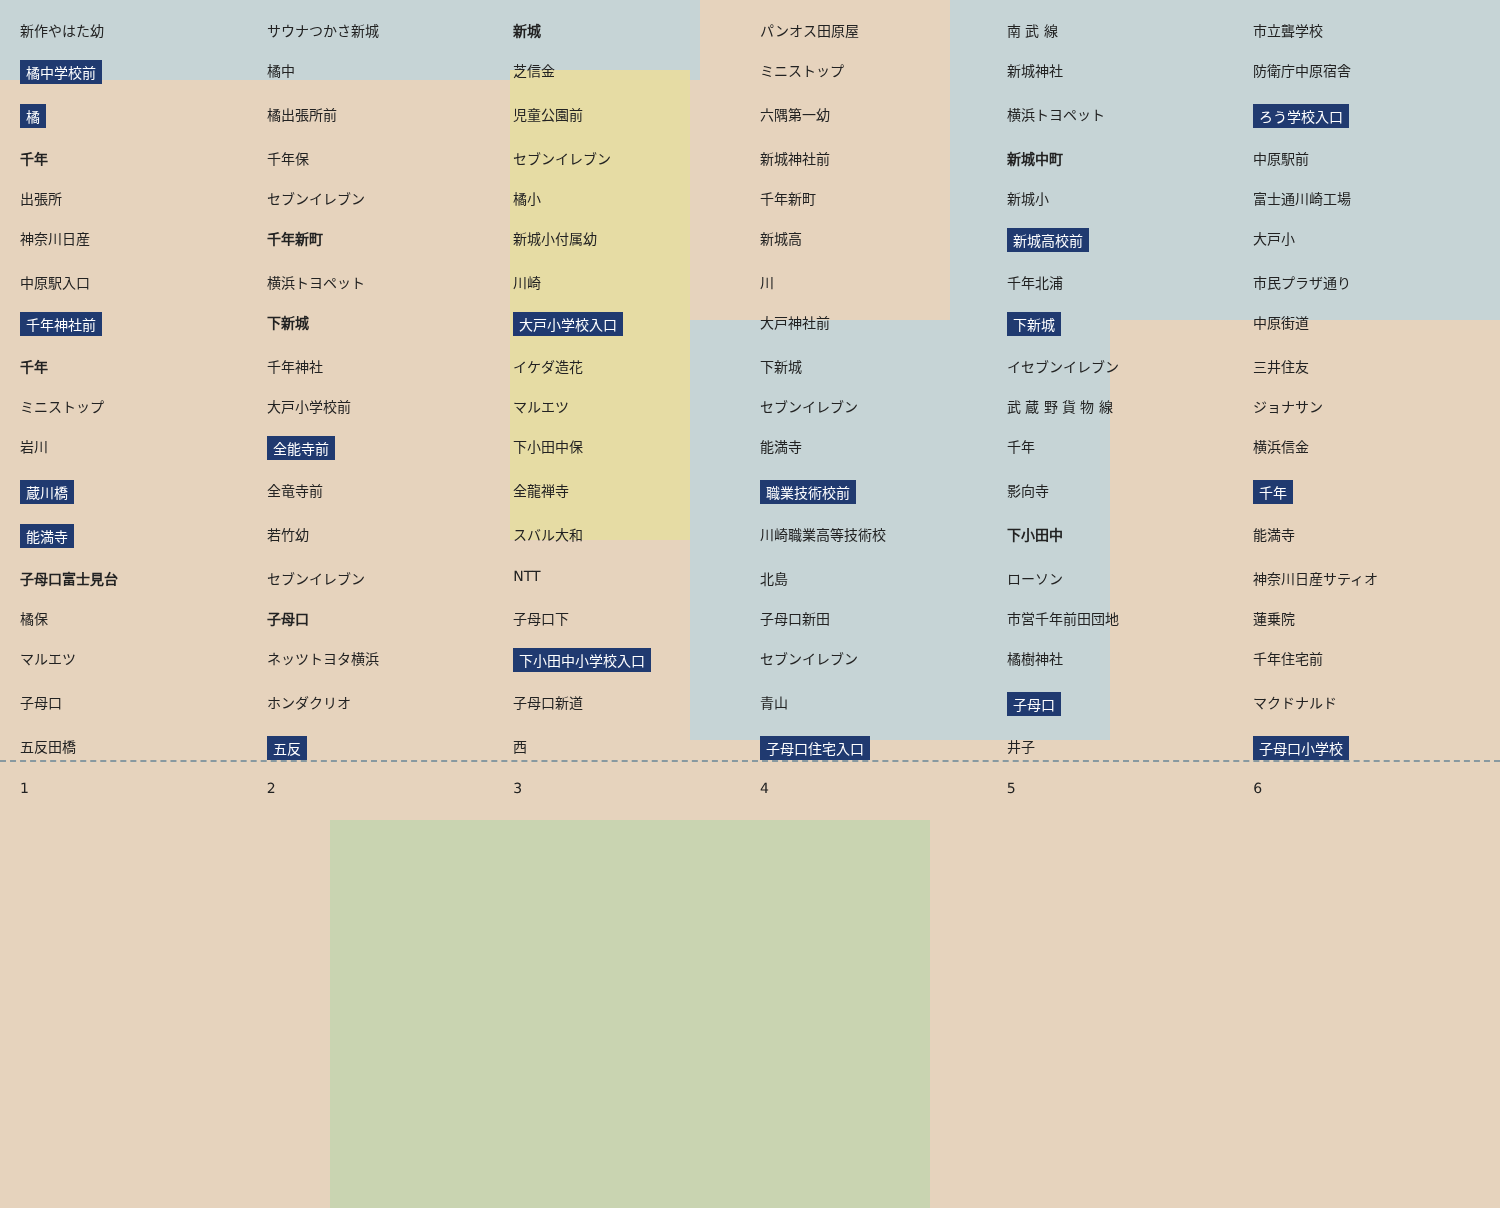新作やはた幼
サウナつかさ新城
新城
パンオス田原屋
南 武 線
市立聾学校
橘中学校前
橘中
芝信金
ミニストップ
新城神社
防衛庁中原宿舎
橘
橘出張所前
児童公園前
六隅第一幼
横浜トヨペット
ろう学校入口
千年
千年保
セブンイレブン
新城神社前
新城中町
中原駅前
出張所
セブンイレブン
橘小
千年新町
新城小
富士通川崎工場
神奈川日産
千年新町
新城小付属幼
新城高
新城高校前
大戸小
中原駅入口
横浜トヨペット
川崎
川
千年北浦
市民プラザ通り
千年神社前
下新城
大戸小学校入口
大戸神社前
下新城
中原街道
千年
千年神社
イケダ造花
下新城
イセブンイレブン
三井住友
ミニストップ
大戸小学校前
マルエツ
セブンイレブン
武 蔵 野 貨 物 線
ジョナサン
岩川
全能寺前
下小田中保
能満寺
千年
横浜信金
蔵川橋
全竜寺前
全龍禅寺
職業技術校前
影向寺
千年
能満寺
若竹幼
スバル大和
川崎職業高等技術校
下小田中
能満寺
子母口富士見台
セブンイレブン
NTT
北島
ローソン
神奈川日産サティオ
橘保
子母口
子母口下
子母口新田
市営千年前田団地
蓮乗院
マルエツ
ネッツトヨタ横浜
下小田中小学校入口
セブンイレブン
橘樹神社
千年住宅前
子母口
ホンダクリオ
子母口新道
青山
子母口
マクドナルド
五反田橋
五反
西
子母口住宅入口
井子
子母口小学校
1
2
3
4
5
6